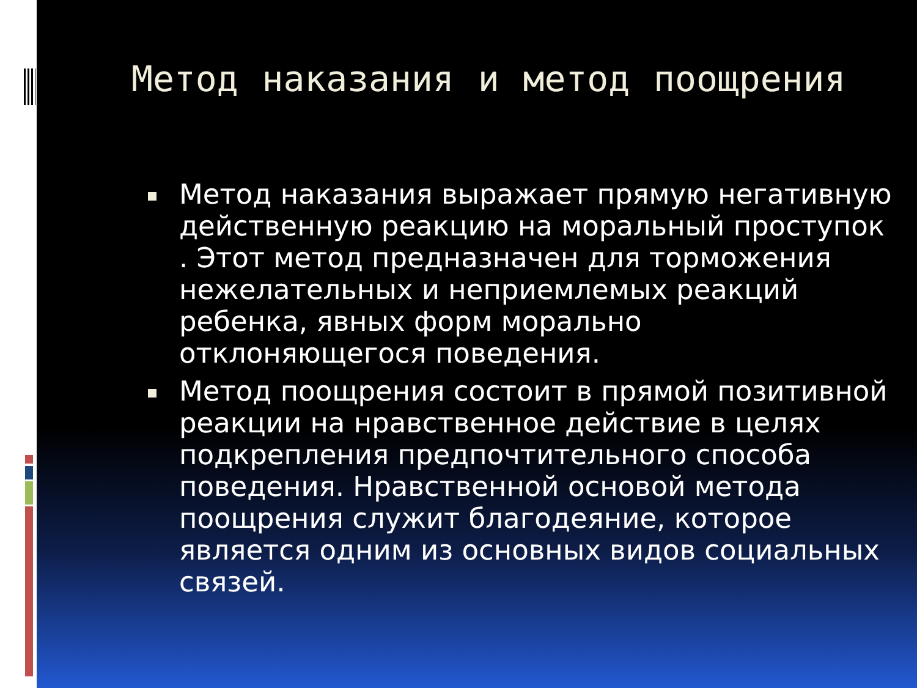Метод наказания и метод поощрения
Метод наказания выражает прямую негативную действенную реакцию на моральный проступок . Этот метод предназначен для торможения нежелательных и неприемлемых реакций ребенка, явных форм морально отклоняющегося поведения.
Метод поощрения состоит в прямой позитивной реакции на нравственное действие в целях подкрепления предпочтительного способа поведения. Нравственной основой метода поощрения служит благодеяние, которое является одним из основных видов социальных связей.